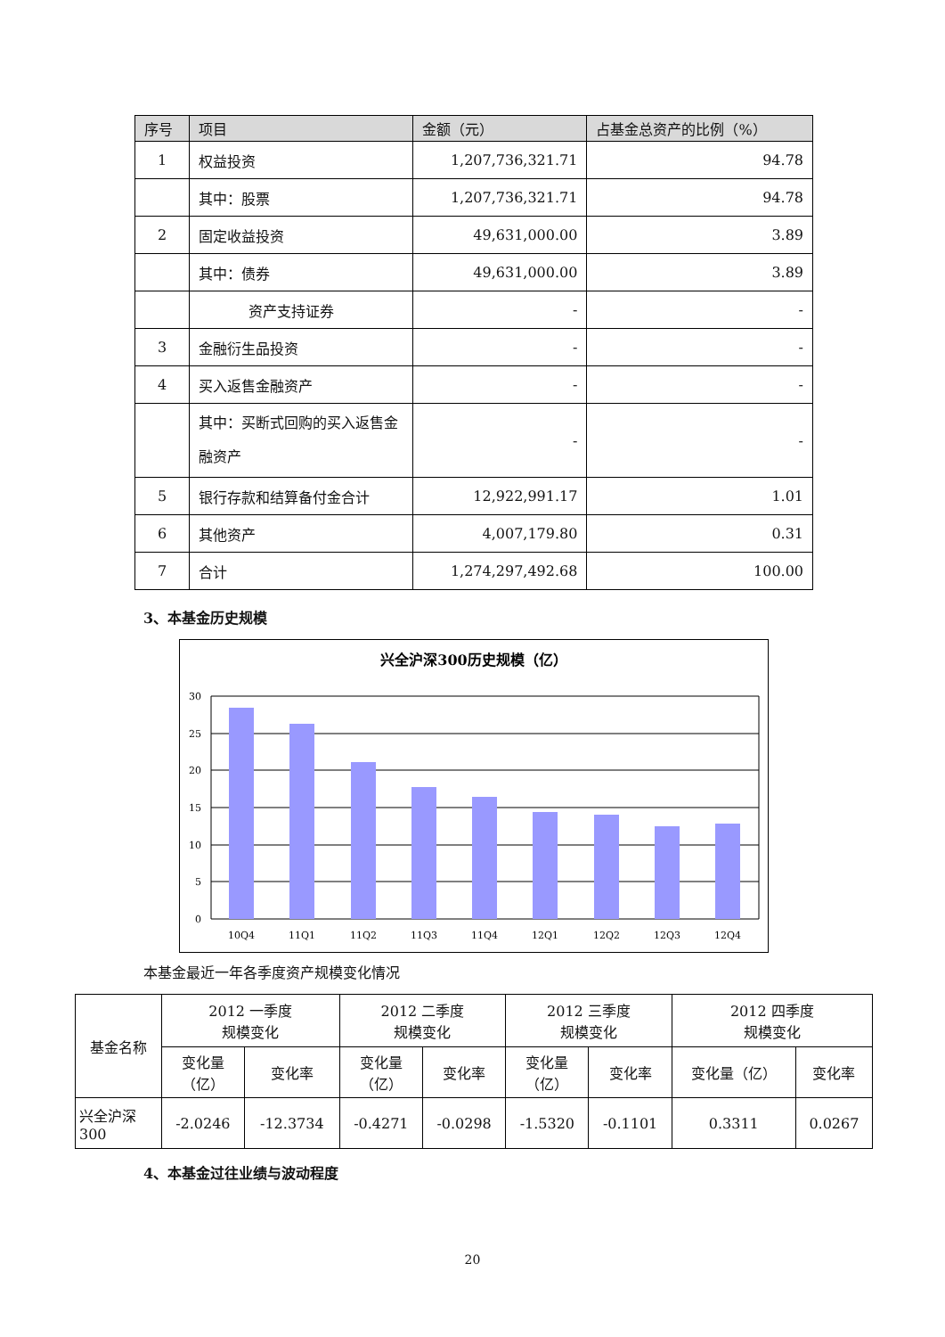| 序号 | 项目 | 金额（元） | 占基金总资产的比例（%） |
| --- | --- | --- | --- |
| 1 | 权益投资 | 1,207,736,321.71 | 94.78 |
| | 其中：股票 | 1,207,736,321.71 | 94.78 |
| 2 | 固定收益投资 | 49,631,000.00 | 3.89 |
| | 其中：债券 | 49,631,000.00 | 3.89 |
| | 资产支持证券 | - | - |
| 3 | 金融衍生品投资 | - | - |
| 4 | 买入返售金融资产 | - | - |
| | 其中：买断式回购的买入返售金融资产 | - | - |
| 5 | 银行存款和结算备付金合计 | 12,922,991.17 | 1.01 |
| 6 | 其他资产 | 4,007,179.80 | 0.31 |
| 7 | 合计 | 1,274,297,492.68 | 100.00 |
3、本基金历史规模
兴全沪深300历史规模（亿）
30
25
20
15
10
5
0
10Q4
11Q1
11Q2
11Q3
11Q4
12Q1
12Q2
12Q3
12Q4
本基金最近一年各季度资产规模变化情况
| 基金名称 | 2012 一季度 规模变化 | | 2012 二季度 规模变化 | | 2012 三季度 规模变化 | | 2012 四季度 规模变化 | |
| | 变化量 （亿） | 变化率 | 变化量 （亿） | 变化率 | 变化量 （亿） | 变化率 | 变化量（亿） | 变化率 |
| 兴全沪深 300 | -2.0246 | -12.3734 | -0.4271 | -0.0298 | -1.5320 | -0.1101 | 0.3311 | 0.0267 |
4、本基金过往业绩与波动程度
20